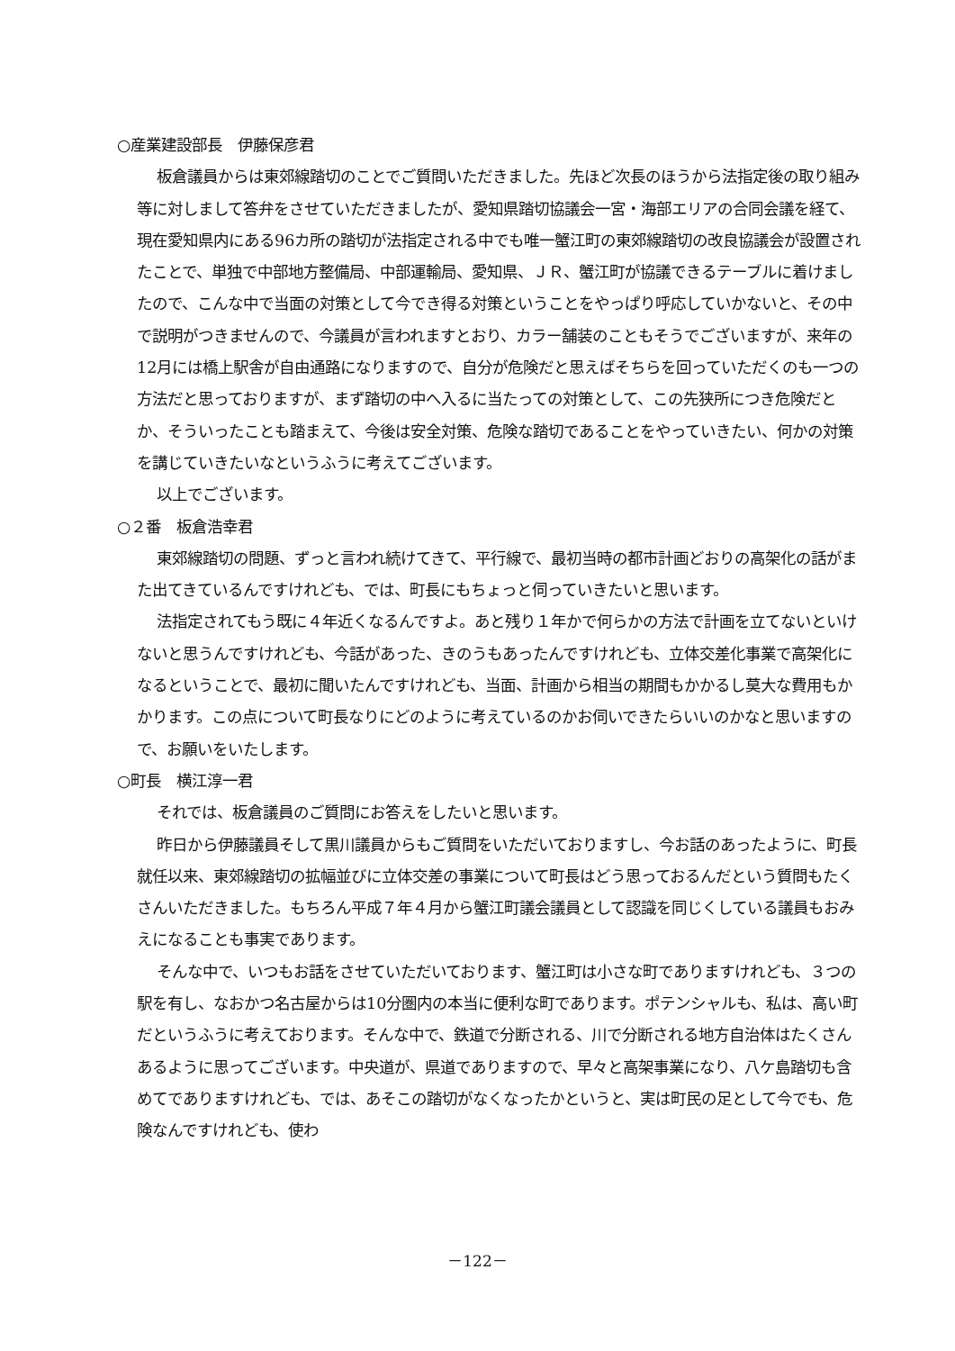○産業建設部長　伊藤保彦君
板倉議員からは東郊線踏切のことでご質問いただきました。先ほど次長のほうから法指定後の取り組み等に対しまして答弁をさせていただきましたが、愛知県踏切協議会一宮・海部エリアの合同会議を経て、現在愛知県内にある96カ所の踏切が法指定される中でも唯一蟹江町の東郊線踏切の改良協議会が設置されたことで、単独で中部地方整備局、中部運輸局、愛知県、ＪＲ、蟹江町が協議できるテーブルに着けましたので、こんな中で当面の対策として今でき得る対策ということをやっぱり呼応していかないと、その中で説明がつきませんので、今議員が言われますとおり、カラー舗装のこともそうでございますが、来年の12月には橋上駅舎が自由通路になりますので、自分が危険だと思えばそちらを回っていただくのも一つの方法だと思っておりますが、まず踏切の中へ入るに当たっての対策として、この先狭所につき危険だとか、そういったことも踏まえて、今後は安全対策、危険な踏切であることをやっていきたい、何かの対策を講じていきたいなというふうに考えてございます。
以上でございます。
○２番　板倉浩幸君
東郊線踏切の問題、ずっと言われ続けてきて、平行線で、最初当時の都市計画どおりの高架化の話がまた出てきているんですけれども、では、町長にもちょっと伺っていきたいと思います。
法指定されてもう既に４年近くなるんですよ。あと残り１年かで何らかの方法で計画を立てないといけないと思うんですけれども、今話があった、きのうもあったんですけれども、立体交差化事業で高架化になるということで、最初に聞いたんですけれども、当面、計画から相当の期間もかかるし莫大な費用もかかります。この点について町長なりにどのように考えているのかお伺いできたらいいのかなと思いますので、お願いをいたします。
○町長　横江淳一君
それでは、板倉議員のご質問にお答えをしたいと思います。
昨日から伊藤議員そして黒川議員からもご質問をいただいておりますし、今お話のあったように、町長就任以来、東郊線踏切の拡幅並びに立体交差の事業について町長はどう思っておるんだという質問もたくさんいただきました。もちろん平成７年４月から蟹江町議会議員として認識を同じくしている議員もおみえになることも事実であります。
そんな中で、いつもお話をさせていただいております、蟹江町は小さな町でありますけれども、３つの駅を有し、なおかつ名古屋からは10分圏内の本当に便利な町であります。ポテンシャルも、私は、高い町だというふうに考えております。そんな中で、鉄道で分断される、川で分断される地方自治体はたくさんあるように思ってございます。中央道が、県道でありますので、早々と高架事業になり、八ケ島踏切も含めてでありますけれども、では、あそこの踏切がなくなったかというと、実は町民の足として今でも、危険なんですけれども、使わ
－122－